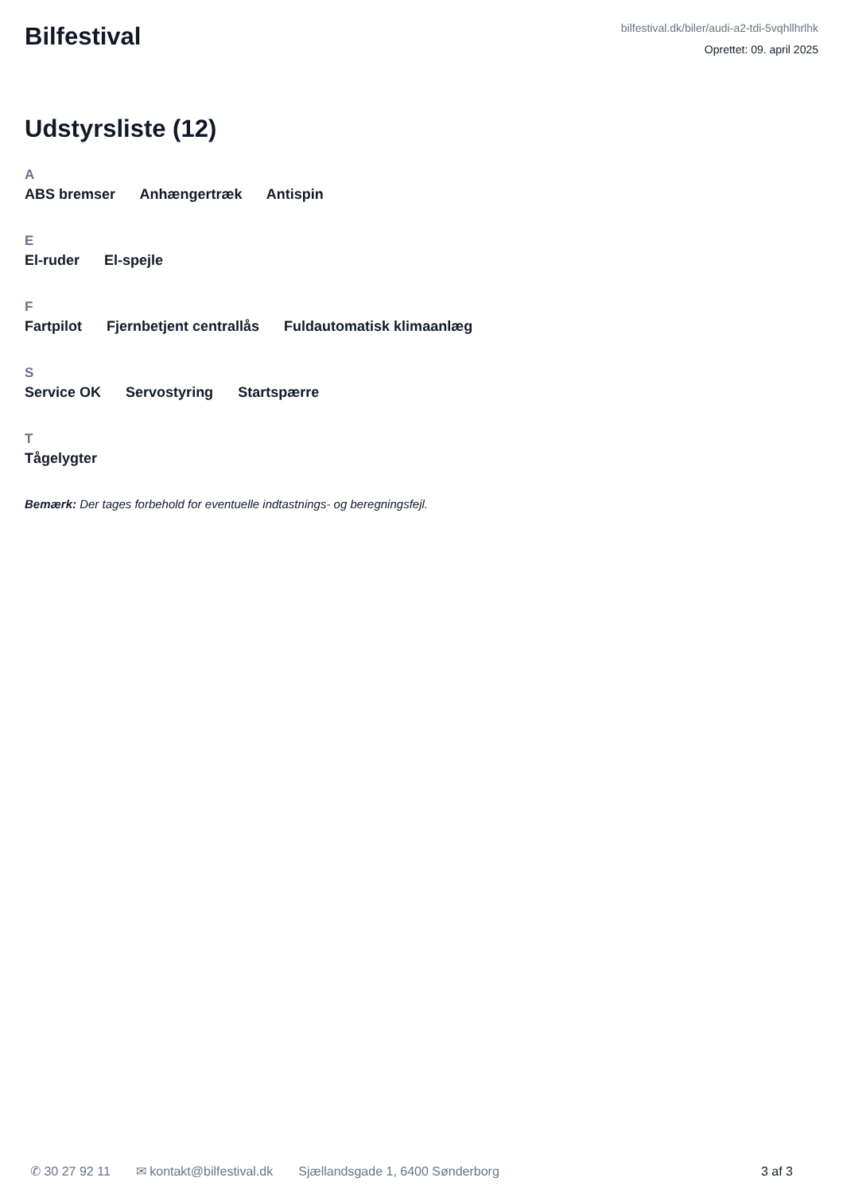Bilfestival
bilfestival.dk/biler/audi-a2-tdi-5vqhllhrlhk
Oprettet: 09. april 2025
Udstyrsliste (12)
A
ABS bremser Anhængertræk Antispin
E
El-ruder El-spejle
F
Fartpilot Fjernbetjent centrallås Fuldautomatisk klimaanlæg
S
Service OK Servostyring Startspærre
T
Tågelygter
Bemærk: Der tages forbehold for eventuelle indtastnings- og beregningsfejl.
✆ 30 27 92 11 ✉ kontakt@bilfestival.dk Sjællandsgade 1, 6400 Sønderborg 3 af 3